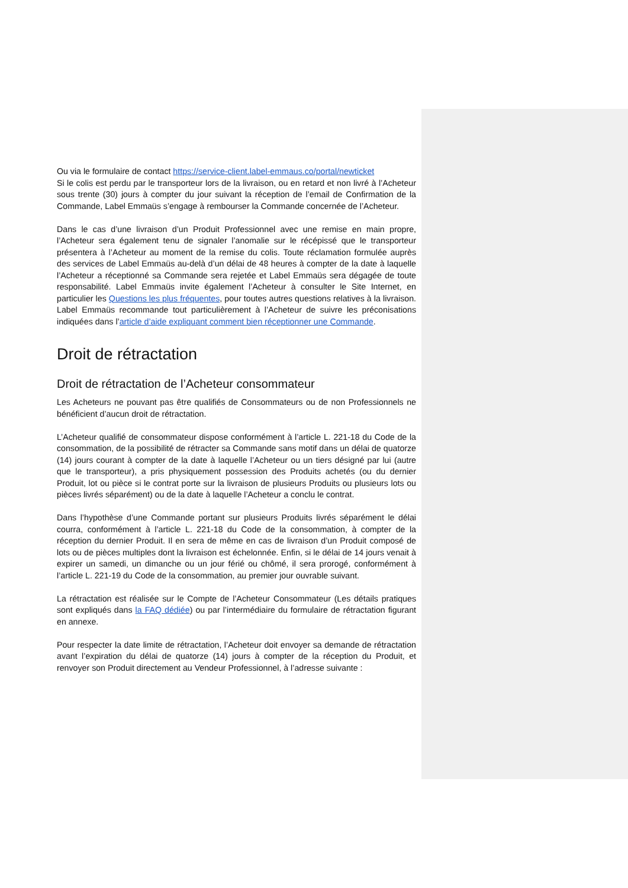Ou via le formulaire de contact https://service-client.label-emmaus.co/portal/newticket
Si le colis est perdu par le transporteur lors de la livraison, ou en retard et non livré à l’Acheteur sous trente (30) jours à compter du jour suivant la réception de l’email de Confirmation de la Commande, Label Emmaüs s’engage à rembourser la Commande concernée de l’Acheteur.
Dans le cas d’une livraison d’un Produit Professionnel avec une remise en main propre, l’Acheteur sera également tenu de signaler l’anomalie sur le récépissé que le transporteur présentera à l’Acheteur au moment de la remise du colis. Toute réclamation formulée auprès des services de Label Emmaüs au-delà d’un délai de 48 heures à compter de la date à laquelle l’Acheteur a réceptionné sa Commande sera rejetée et Label Emmaüs sera dégagée de toute responsabilité. Label Emmaüs invite également l’Acheteur à consulter le Site Internet, en particulier les Questions les plus fréquentes, pour toutes autres questions relatives à la livraison. Label Emmaüs recommande tout particulièrement à l’Acheteur de suivre les préconisations indiquées dans l’article d’aide expliquant comment bien réceptionner une Commande.
Droit de rétractation
Droit de rétractation de l’Acheteur consommateur
Les Acheteurs ne pouvant pas être qualifiés de Consommateurs ou de non Professionnels ne bénéficient d’aucun droit de rétractation.
L’Acheteur qualifié de consommateur dispose conformément à l’article L. 221-18 du Code de la consommation, de la possibilité de rétracter sa Commande sans motif dans un délai de quatorze (14) jours courant à compter de la date à laquelle l’Acheteur ou un tiers désigné par lui (autre que le transporteur), a pris physiquement possession des Produits achetés (ou du dernier Produit, lot ou pièce si le contrat porte sur la livraison de plusieurs Produits ou plusieurs lots ou pièces livrés séparément) ou de la date à laquelle l’Acheteur a conclu le contrat.
Dans l’hypothèse d’une Commande portant sur plusieurs Produits livrés séparément le délai courra, conformément à l’article L. 221-18 du Code de la consommation, à compter de la réception du dernier Produit. Il en sera de même en cas de livraison d’un Produit composé de lots ou de pièces multiples dont la livraison est échelonnée. Enfin, si le délai de 14 jours venait à expirer un samedi, un dimanche ou un jour férié ou chômé, il sera prorogé, conformément à l’article L. 221-19 du Code de la consommation, au premier jour ouvrable suivant.
La rétractation est réalisée sur le Compte de l’Acheteur Consommateur (Les détails pratiques sont expliqués dans la FAQ dédiée) ou par l’intermédiaire du formulaire de rétractation figurant en annexe.
Pour respecter la date limite de rétractation, l’Acheteur doit envoyer sa demande de rétractation avant l’expiration du délai de quatorze (14) jours à compter de la réception du Produit, et renvoyer son Produit directement au Vendeur Professionnel, à l’adresse suivante :